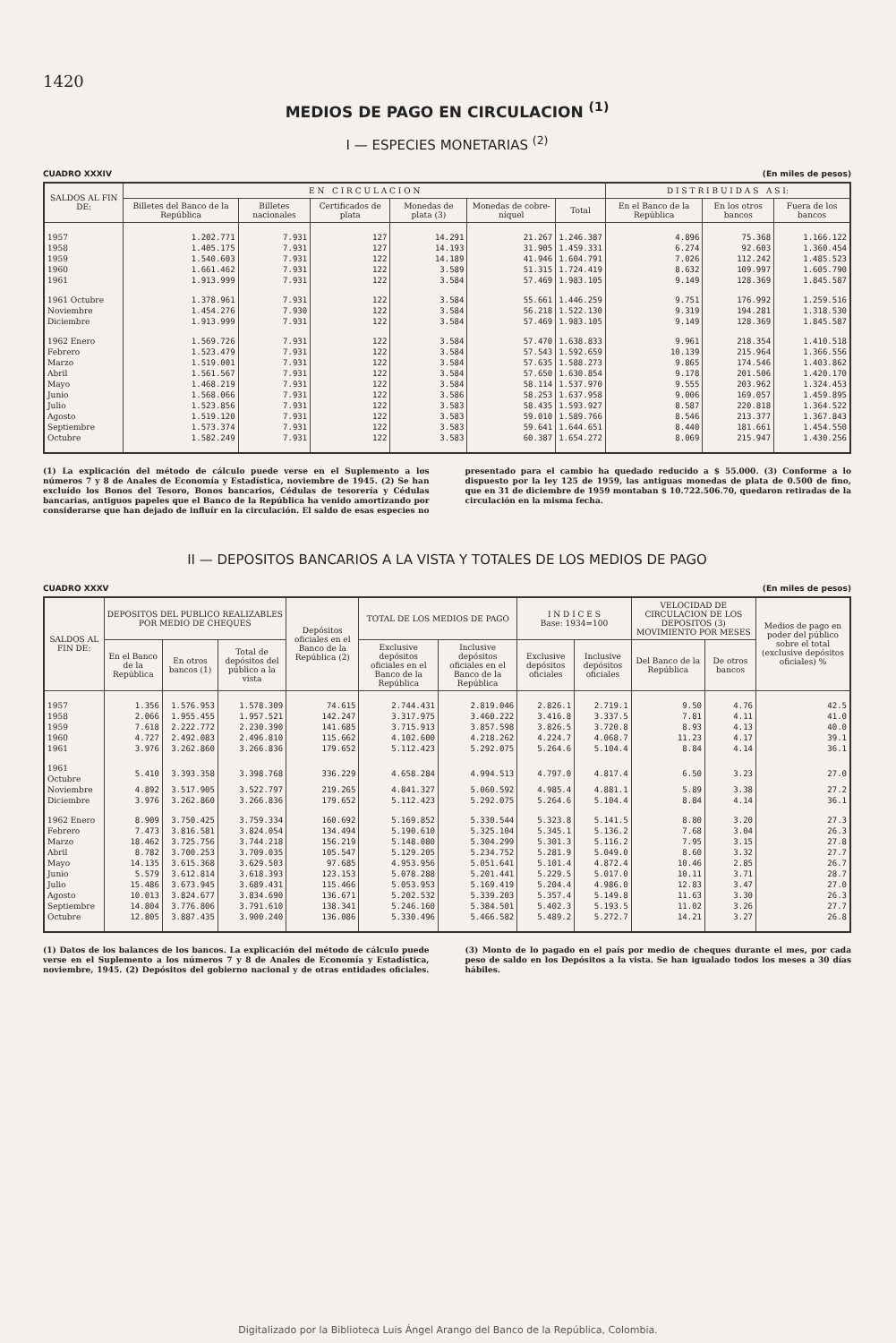1420
MEDIOS DE PAGO EN CIRCULACION <sup>(1)</sup>
I — ESPECIES MONETARIAS <sup>(2)</sup>
CUADRO XXXIV (En miles de pesos)
| SALDOS AL FIN DE: | E N C I R C U L A C I O N | | | | | | D I S T R I B U I D A S A S I: | | |
| --- | --- | --- | --- | --- | --- | --- | --- | --- | --- |
| | Billetes del Banco de la República | Billetes nacionales | Certificados de plata | Monedas de plata (3) | Monedas de cobre-níquel | Total | En el Banco de la República | En los otros bancos | Fuera de los bancos |
| 1957 | 1.202.771 | 7.931 | 127 | 14.291 | 21.267 | 1.246.387 | 4.896 | 75.368 | 1.166.122 |
| 1958 | 1.405.175 | 7.931 | 127 | 14.193 | 31.905 | 1.459.331 | 6.274 | 92.603 | 1.360.454 |
| 1959 | 1.540.603 | 7.931 | 122 | 14.189 | 41.946 | 1.604.791 | 7.026 | 112.242 | 1.485.523 |
| 1960 | 1.661.462 | 7.931 | 122 | 3.589 | 51.315 | 1.724.419 | 8.632 | 109.997 | 1.605.790 |
| 1961 | 1.913.999 | 7.931 | 122 | 3.584 | 57.469 | 1.983.105 | 9.149 | 128.369 | 1.845.587 |
| 1961 Octubre | 1.378.961 | 7.931 | 122 | 3.584 | 55.661 | 1.446.259 | 9.751 | 176.992 | 1.259.516 |
| Noviembre | 1.454.276 | 7.930 | 122 | 3.584 | 56.218 | 1.522.130 | 9.319 | 194.281 | 1.318.530 |
| Diciembre | 1.913.999 | 7.931 | 122 | 3.584 | 57.469 | 1.983.105 | 9.149 | 128.369 | 1.845.587 |
| 1962 Enero | 1.569.726 | 7.931 | 122 | 3.584 | 57.470 | 1.638.833 | 9.961 | 218.354 | 1.410.518 |
| Febrero | 1.523.479 | 7.931 | 122 | 3.584 | 57.543 | 1.592.659 | 10.139 | 215.964 | 1.366.556 |
| Marzo | 1.519.001 | 7.931 | 122 | 3.584 | 57.635 | 1.588.273 | 9.865 | 174.546 | 1.403.862 |
| Abril | 1.561.567 | 7.931 | 122 | 3.584 | 57.650 | 1.630.854 | 9.178 | 201.506 | 1.420.170 |
| Mayo | 1.468.219 | 7.931 | 122 | 3.584 | 58.114 | 1.537.970 | 9.555 | 203.962 | 1.324.453 |
| Junio | 1.568.066 | 7.931 | 122 | 3.586 | 58.253 | 1.637.958 | 9.006 | 169.057 | 1.459.895 |
| Julio | 1.523.856 | 7.931 | 122 | 3.583 | 58.435 | 1.593.927 | 8.587 | 220.818 | 1.364.522 |
| Agosto | 1.519.120 | 7.931 | 122 | 3.583 | 59.010 | 1.589.766 | 8.546 | 213.377 | 1.367.843 |
| Septiembre | 1.573.374 | 7.931 | 122 | 3.583 | 59.641 | 1.644.651 | 8.440 | 181.661 | 1.454.550 |
| Octubre | 1.582.249 | 7.931 | 122 | 3.583 | 60.387 | 1.654.272 | 8.069 | 215.947 | 1.430.256 |
(1) La explicación del método de cálculo puede verse en el Suplemento a los números 7 y 8 de Anales de Economía y Estadística, noviembre de 1945. (2) Se han excluído los Bonos del Tesoro, Bonos bancarios, Cédulas de tesorería y Cédulas bancarias, antiguos papeles que el Banco de la República ha venido amortizando por considerarse que han dejado de influír en la circulación. El saldo de esas especies no presentado para el cambio ha quedado reducido a $ 55.000. (3) Conforme a lo dispuesto por la ley 125 de 1959, las antiguas monedas de plata de 0.500 de fino, que en 31 de diciembre de 1959 montaban $ 10.722.506.70, quedaron retiradas de la circulación en la misma fecha.
II — DEPOSITOS BANCARIOS A LA VISTA Y TOTALES DE LOS MEDIOS DE PAGO
CUADRO XXXV (En miles de pesos)
| SALDOS AL FIN DE: | DEPOSITOS DEL PUBLICO REALIZABLES POR MEDIO DE CHEQUES | | | Depósitos oficiales en el Banco de la República (2) | TOTAL DE LOS MEDIOS DE PAGO | | I N D I C E S Base: 1934=100 | | VELOCIDAD DE CIRCULACION DE LOS DEPOSITOS (3) MOVIMIENTO POR MESES | | Medios de pago en poder del público sobre el total (exclusive depósitos oficiales) % |
| --- | --- | --- | --- | --- | --- | --- | --- | --- | --- | --- | --- |
| | En el Banco de la República | En otros bancos (1) | Total de depósitos del público a la vista | | Exclusive depósitos oficiales en el Banco de la República | Inclusive depósitos oficiales en el Banco de la República | Exclusive depósitos oficiales | Inclusive depósitos oficiales | Del Banco de la República | De otros bancos | |
| 1957 | 1.356 | 1.576.953 | 1.578.309 | 74.615 | 2.744.431 | 2.819.046 | 2.826.1 | 2.719.1 | 9.50 | 4.76 | 42.5 |
| 1958 | 2.066 | 1.955.455 | 1.957.521 | 142.247 | 3.317.975 | 3.460.222 | 3.416.8 | 3.337.5 | 7.81 | 4.11 | 41.0 |
| 1959 | 7.618 | 2.222.772 | 2.230.390 | 141.685 | 3.715.913 | 3.857.598 | 3.826.5 | 3.720.8 | 8.93 | 4.13 | 40.0 |
| 1960 | 4.727 | 2.492.083 | 2.496.810 | 115.662 | 4.102.600 | 4.218.262 | 4.224.7 | 4.068.7 | 11.23 | 4.17 | 39.1 |
| 1961 | 3.976 | 3.262.860 | 3.266.836 | 179.652 | 5.112.423 | 5.292.075 | 5.264.6 | 5.104.4 | 8.84 | 4.14 | 36.1 |
| 1961 Octubre | 5.410 | 3.393.358 | 3.398.768 | 336.229 | 4.658.284 | 4.994.513 | 4.797.0 | 4.817.4 | 6.50 | 3.23 | 27.0 |
| Noviembre | 4.892 | 3.517.905 | 3.522.797 | 219.265 | 4.841.327 | 5.060.592 | 4.985.4 | 4.881.1 | 5.89 | 3.38 | 27.2 |
| Diciembre | 3.976 | 3.262.860 | 3.266.836 | 179.652 | 5.112.423 | 5.292.075 | 5.264.6 | 5.104.4 | 8.84 | 4.14 | 36.1 |
| 1962 Enero | 8.909 | 3.750.425 | 3.759.334 | 160.692 | 5.169.852 | 5.330.544 | 5.323.8 | 5.141.5 | 8.80 | 3.20 | 27.3 |
| Febrero | 7.473 | 3.816.581 | 3.824.054 | 134.494 | 5.190.610 | 5.325.104 | 5.345.1 | 5.136.2 | 7.68 | 3.04 | 26.3 |
| Marzo | 18.462 | 3.725.756 | 3.744.218 | 156.219 | 5.148.080 | 5.304.299 | 5.301.3 | 5.116.2 | 7.95 | 3.15 | 27.8 |
| Abril | 8.782 | 3.700.253 | 3.709.035 | 105.547 | 5.129.205 | 5.234.752 | 5.281.9 | 5.049.0 | 8.60 | 3.32 | 27.7 |
| Mayo | 14.135 | 3.615.368 | 3.629.503 | 97.685 | 4.953.956 | 5.051.641 | 5.101.4 | 4.872.4 | 10.46 | 2.85 | 26.7 |
| Junio | 5.579 | 3.612.814 | 3.618.393 | 123.153 | 5.078.288 | 5.201.441 | 5.229.5 | 5.017.0 | 10.11 | 3.71 | 28.7 |
| Julio | 15.486 | 3.673.945 | 3.689.431 | 115.466 | 5.053.953 | 5.169.419 | 5.204.4 | 4.986.0 | 12.83 | 3.47 | 27.0 |
| Agosto | 10.013 | 3.824.677 | 3.834.690 | 136.671 | 5.202.532 | 5.339.203 | 5.357.4 | 5.149.8 | 11.63 | 3.30 | 26.3 |
| Septiembre | 14.804 | 3.776.806 | 3.791.610 | 138.341 | 5.246.160 | 5.384.501 | 5.402.3 | 5.193.5 | 11.02 | 3.26 | 27.7 |
| Octubre | 12.805 | 3.887.435 | 3.900.240 | 136.086 | 5.330.496 | 5.466.582 | 5.489.2 | 5.272.7 | 14.21 | 3.27 | 26.8 |
(1) Datos de los balances de los bancos. La explicación del método de cálculo puede verse en el Suplemento a los números 7 y 8 de Anales de Economía y Estadística, noviembre, 1945. (2) Depósitos del gobierno nacional y de otras entidades oficiales. (3) Monto de lo pagado en el país por medio de cheques durante el mes, por cada peso de saldo en los Depósitos a la vista. Se han igualado todos los meses a 30 días hábiles.
Digitalizado por la Biblioteca Luis Ángel Arango del Banco de la República, Colombia.